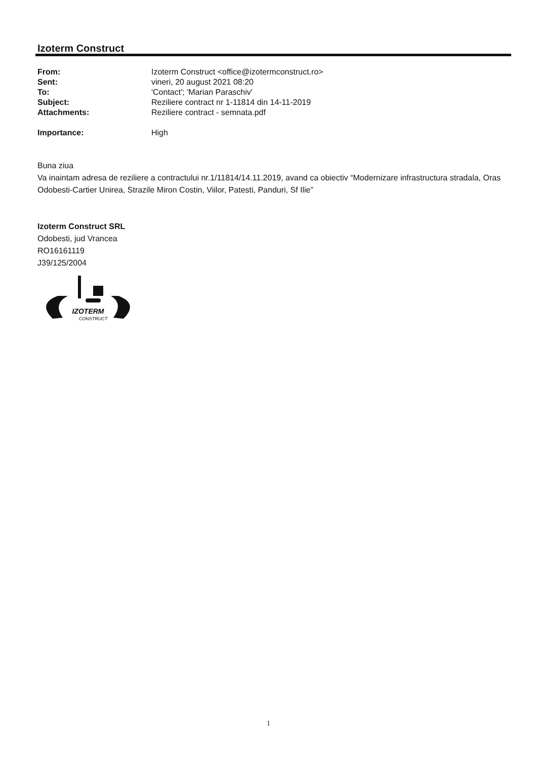Izoterm Construct
| From: | Izoterm Construct <office@izotermconstruct.ro> |
| Sent: | vineri, 20 august 2021 08:20 |
| To: | 'Contact'; 'Marian Paraschiv' |
| Subject: | Reziliere contract nr 1-11814 din 14-11-2019 |
| Attachments: | Reziliere contract - semnata.pdf |
| Importance: | High |
Buna ziua
Va inaintam adresa de reziliere a contractului nr.1/11814/14.11.2019, avand ca obiectiv “Modernizare infrastructura stradala, Oras Odobesti-Cartier Unirea, Strazile Miron Costin, Viilor, Patesti, Panduri, Sf Ilie”
Izoterm Construct SRL
Odobesti, jud Vrancea
RO16161119
J39/125/2004
IZOTERM
CONSTRUCT
1